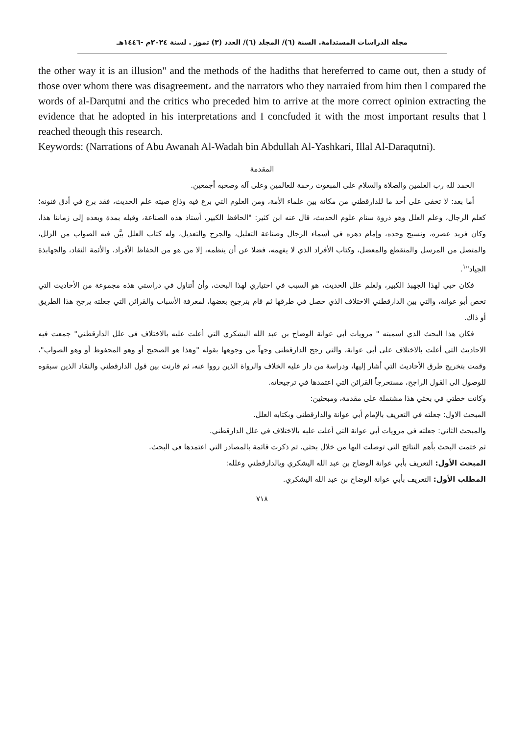مجلة الدراسات المستدامة. السنة (٦)/ المجلد (٦)/ العدد (٣) تموز . لسنة ٢٠٢٤م -١٤٤٦هـ
the other way it is an illusion" and the methods of the hadiths that hereferred to came out, then a study of those over whom there was disagreement، and the narrators who they narraied from him then l compared the words of al-Darqutni and the critics who preceded him to arrive at the more correct opinion extracting the evidence that he adopted in his interpretations and I concfuded it with the most important results that l reached theough this research.
Keywords: (Narrations of Abu Awanah Al-Wadah bin Abdullah Al-Yashkari, Illal Al-Daraqutni).
المقدمة
الحمد لله رب العلمين والصلاة والسلام على المبعوث رحمة للعالمين وعلى آله وصحبه أجمعين.
أما بعد: لا تخفى على أحد ما للدارقطني من مكانة بين علماء الأمة، ومن العلوم التي برع فيه وذاع صيته علم الحديث، فقد برع في أدق فنونه؛ كعلم الرجال، وعلم العلل وهو ذروة سنام علوم الحديث، قال عنه ابن كثير: "الحافظ الكبير، أستاذ هذه الصناعة، وقبله بمدة وبعده إلى زماننا هذا، وكان فريد عصره، ونسيج وحده، وإمام دهره في أسماء الرجال وصناعة التعليل، والجرح والتعديل، وله كتاب العلل بيَّن فيه الصواب من الزلل، والمتصل من المرسل والمنقطع والمعضل، وكتاب الأفراد الذي لا يفهمه، فضلا عن أن ينظمه، إلا من هو من الحفاظ الأفراد، والأئمة النقاد، والجهابذة الجياد"<sup>١</sup>.
فكان حبي لهذا الجهبذ الكبير، ولعلم علل الحديث، هو السبب في اختياري لهذا البحث، وأن أتناول في دراستي هذه مجموعة من الأحاديث التي تخص أبو عوانة، والتي بين الدارقطني الاختلاف الذي حصل في طرقها ثم قام بترجيح بعضها، لمعرفة الأسباب والقرائن التي جعلته يرجح هذا الطريق أو ذاك.
فكان هذا البحث الذي اسميته " مرويات أبي عوانة الوضاح بن عبد الله اليشكري التي أعلت عليه بالاختلاف في علل الدارقطني" جمعت فيه الاحاديث التي أعلت بالاختلاف على أبي عوانة، والتي رجح الدارقطني وجهاً من وجوهها بقوله "وهذا هو الصحيح أو وهو المحفوظ أو وهو الصواب"، وقمت بتخريج طرق الأحاديث التي أشار إليها، ودراسة من دار عليه الخلاف والرواة الذين رووا عنه، ثم قارنت بين قول الدارقطني والنقاد الذين سبقوه للوصول الى القول الراجح، مستخرجاً القرائن التي اعتمدها في ترجيحاته.
وكانت خطتي في بحثي هذا مشتملة على مقدمة، ومبحثين:
المبحث الاول: جعلته في التعريف بالإمام أبي عوانة والدارقطني وبكتابه العلل.
والمبحث الثاني: جعلته في مرويات أبي عوانة التي أعلت عليه بالاختلاف في علل الدارقطني.
ثم ختمت البحث بأهم النتائج التي توصلت اليها من خلال بحثي، ثم ذكرت قائمة بالمصادر التي اعتمدها في البحث.
المبحث الأول: التعريف بأبي عوانة الوضاح بن عبد الله اليشكري وبالدارقطني وعلله:
المطلب الأول: التعريف بأبي عوانة الوضاح بن عبد الله اليشكري.
٧١٨